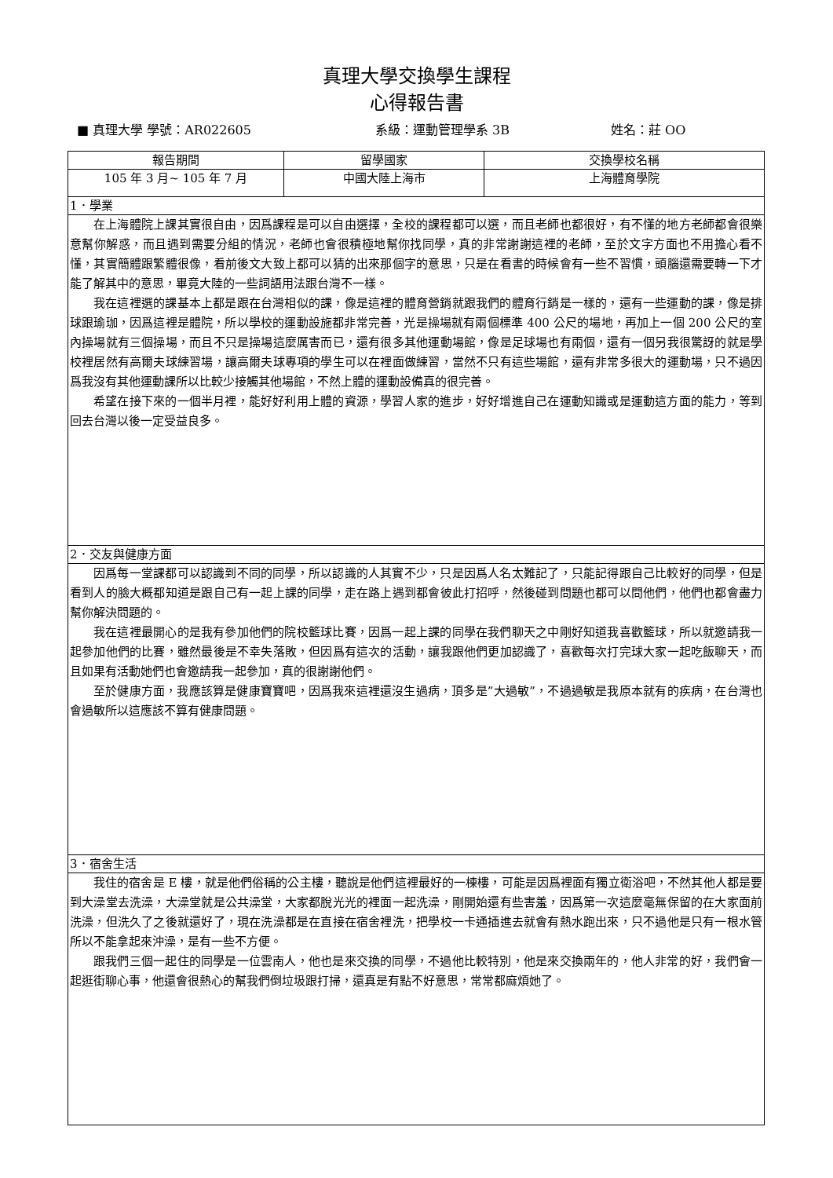真理大學交換學生課程
心得報告書
■ 真理大學 學號：AR022605 系級：運動管理學系 3B 姓名：莊 OO
| 報告期間 | 留學國家 | 交換學校名稱 |
| --- | --- | --- |
| 105 年 3 月~ 105 年 7 月 | 中國大陸上海市 | 上海體育學院 |
| 1．學業 | | |
| 在上海體院上課其實很自由，因爲課程是可以自由選擇，全校的課程都可以選，而且老師也都很好，有不懂的地方老師都會很樂意幫你解惑，而且遇到需要分組的情況，老師也會很積極地幫你找同學，真的非常謝謝這裡的老師，至於文字方面也不用擔心看不懂，其實簡體跟繁體很像，看前後文大致上都可以猜的出來那個字的意思，只是在看書的時候會有一些不習慣，頭腦還需要轉一下才能了解其中的意思，畢竟大陸的一些詞語用法跟台灣不一樣。 我在這裡選的課基本上都是跟在台灣相似的課，像是這裡的體育營銷就跟我們的體育行銷是一樣的，還有一些運動的課，像是排球跟瑜珈，因爲這裡是體院，所以學校的運動設施都非常完善，光是操場就有兩個標準 400 公尺的場地，再加上一個 200 公尺的室內操場就有三個操場，而且不只是操場這麼厲害而已，還有很多其他運動場館，像是足球場也有兩個，還有一個另我很驚訝的就是學校裡居然有高爾夫球練習場，讓高爾夫球專項的學生可以在裡面做練習，當然不只有這些場館，還有非常多很大的運動場，只不過因爲我沒有其他運動課所以比較少接觸其他場館，不然上體的運動設備真的很完善。 希望在接下來的一個半月裡，能好好利用上體的資源，學習人家的進步，好好增進自己在運動知識或是運動這方面的能力，等到回去台灣以後一定受益良多。 | | |
| 2．交友與健康方面 | | |
| 因爲每一堂課都可以認識到不同的同學，所以認識的人其實不少，只是因爲人名太難記了，只能記得跟自己比較好的同學，但是看到人的臉大概都知道是跟自己有一起上課的同學，走在路上遇到都會彼此打招呼，然後碰到問題也都可以問他們，他們也都會盡力幫你解決問題的。 我在這裡最開心的是我有參加他們的院校籃球比賽，因爲一起上課的同學在我們聊天之中剛好知道我喜歡籃球，所以就邀請我一起參加他們的比賽，雖然最後是不幸失落敗，但因爲有這次的活動，讓我跟他們更加認識了，喜歡每次打完球大家一起吃飯聊天，而且如果有活動她們也會邀請我一起參加，真的很謝謝他們。 至於健康方面，我應該算是健康寶寶吧，因爲我來這裡還沒生過病，頂多是”大過敏”，不過過敏是我原本就有的疾病，在台灣也會過敏所以這應該不算有健康問題。 | | |
| 3．宿舍生活 | | |
| 我住的宿舍是 E 樓，就是他們俗稱的公主樓，聽說是他們這裡最好的一棟樓，可能是因爲裡面有獨立衛浴吧，不然其他人都是要到大澡堂去洗澡，大澡堂就是公共澡堂，大家都脫光光的裡面一起洗澡，剛開始還有些害羞，因爲第一次這麼毫無保留的在大家面前洗澡，但洗久了之後就還好了，現在洗澡都是在直接在宿舍裡洗，把學校一卡通插進去就會有熱水跑出來，只不過他是只有一根水管所以不能拿起來沖澡，是有一些不方便。 跟我們三個一起住的同學是一位雲南人，他也是來交換的同學，不過他比較特別，他是來交換兩年的，他人非常的好，我們會一起逛街聊心事，他還會很熱心的幫我們倒垃圾跟打掃，還真是有點不好意思，常常都麻煩她了。 | | |